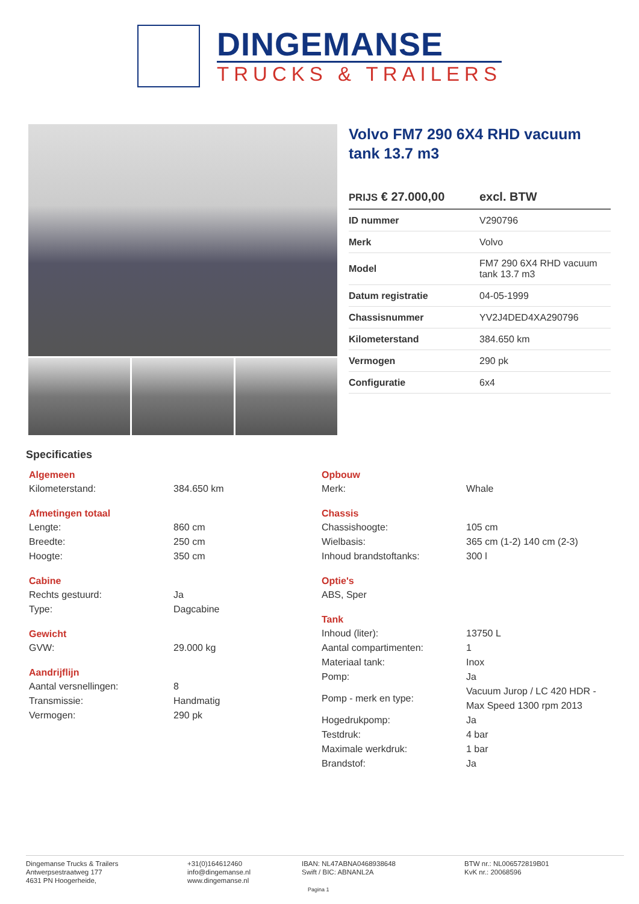DINGEMANSE
TRUCKS & TRAILERS
Volvo FM7 290 6X4 RHD vacuum tank 13.7 m3
PRIJS € 27.000,00 excl. BTW
| ID nummer | V290796 |
| Merk | Volvo |
| Model | FM7 290 6X4 RHD vacuum tank 13.7 m3 |
| Datum registratie | 04-05-1999 |
| Chassisnummer | YV2J4DED4XA290796 |
| Kilometerstand | 384.650 km |
| Vermogen | 290 pk |
| Configuratie | 6x4 |
Specificaties
Algemeen
Kilometerstand: 384.650 km
Afmetingen totaal
Lengte: 860 cm
Breedte: 250 cm
Hoogte: 350 cm
Cabine
Rechts gestuurd: Ja
Type: Dagcabine
Gewicht
GVW: 29.000 kg
Aandrijflijn
Aantal versnellingen: 8
Transmissie: Handmatig
Vermogen: 290 pk
Opbouw
Merk: Whale
Chassis
Chassishoogte: 105 cm
Wielbasis: 365 cm (1-2) 140 cm (2-3)
Inhoud brandstoftanks: 300 l
Optie's
ABS, Sper
Tank
Inhoud (liter): 13750 L
Aantal compartimenten: 1
Materiaal tank: Inox
Pomp: Ja
Pomp - merk en type: Vacuum Jurop / LC 420 HDR - Max Speed 1300 rpm 2013
Hogedrukpomp: Ja
Testdruk: 4 bar
Maximale werkdruk: 1 bar
Brandstof: Ja
Dingemanse Trucks & Trailers
Antwerpsestraatweg 177
4631 PN Hoogerheide,
+31(0)164612460
info@dingemanse.nl
www.dingemanse.nl
IBAN: NL47ABNA0468938648
Swift / BIC: ABNANL2A
Pagina 1
BTW nr.: NL006572819B01
KvK nr.: 20068596